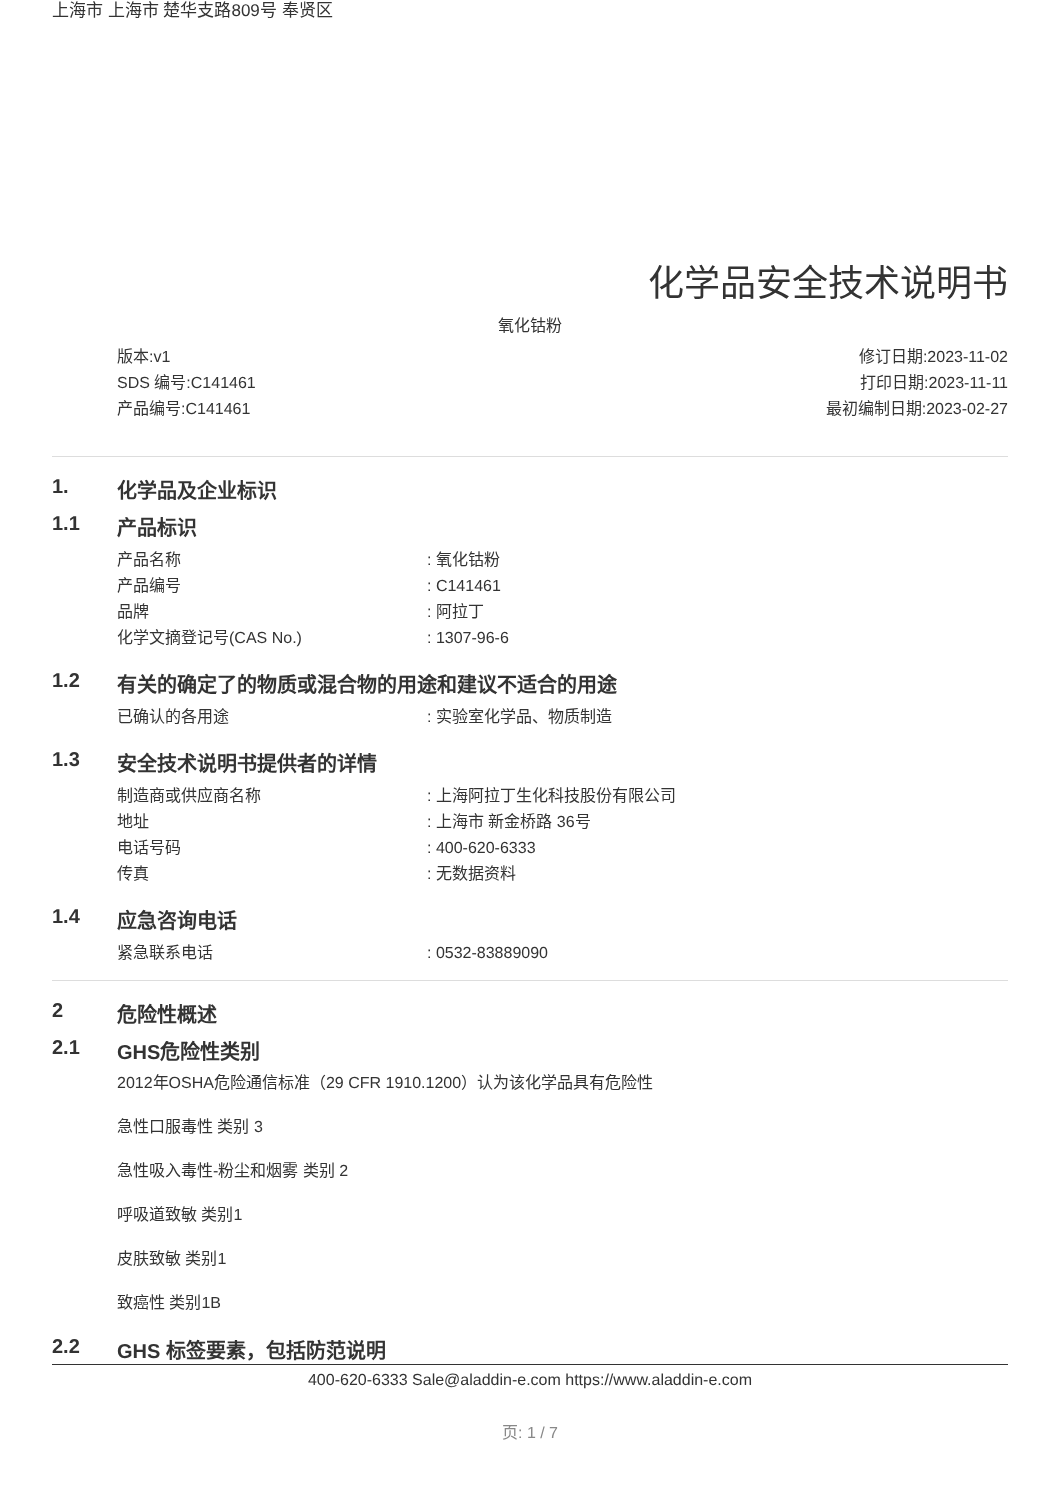上海市 上海市 楚华支路809号 奉贤区
化学品安全技术说明书
氧化钴粉
版本:v1
SDS 编号:C141461
产品编号:C141461
修订日期:2023-11-02
打印日期:2023-11-11
最初编制日期:2023-02-27
1. 化学品及企业标识
1.1 产品标识
产品名称: 氧化钴粉
产品编号: C141461
品牌: 阿拉丁
化学文摘登记号(CAS No.): 1307-96-6
1.2 有关的确定了的物质或混合物的用途和建议不适合的用途
已确认的各用途: 实验室化学品、物质制造
1.3 安全技术说明书提供者的详情
制造商或供应商名称: 上海阿拉丁生化科技股份有限公司
地址: 上海市 新金桥路 36号
电话号码: 400-620-6333
传真: 无数据资料
1.4 应急咨询电话
紧急联系电话: 0532-83889090
2 危险性概述
2.1 GHS危险性类别
2012年OSHA危险通信标准（29 CFR 1910.1200）认为该化学品具有危险性
急性口服毒性 类别 3
急性吸入毒性-粉尘和烟雾 类别 2
呼吸道致敏 类别1
皮肤致敏 类别1
致癌性 类别1B
2.2 GHS 标签要素，包括防范说明
400-620-6333 Sale@aladdin-e.com https://www.aladdin-e.com
页: 1 / 7